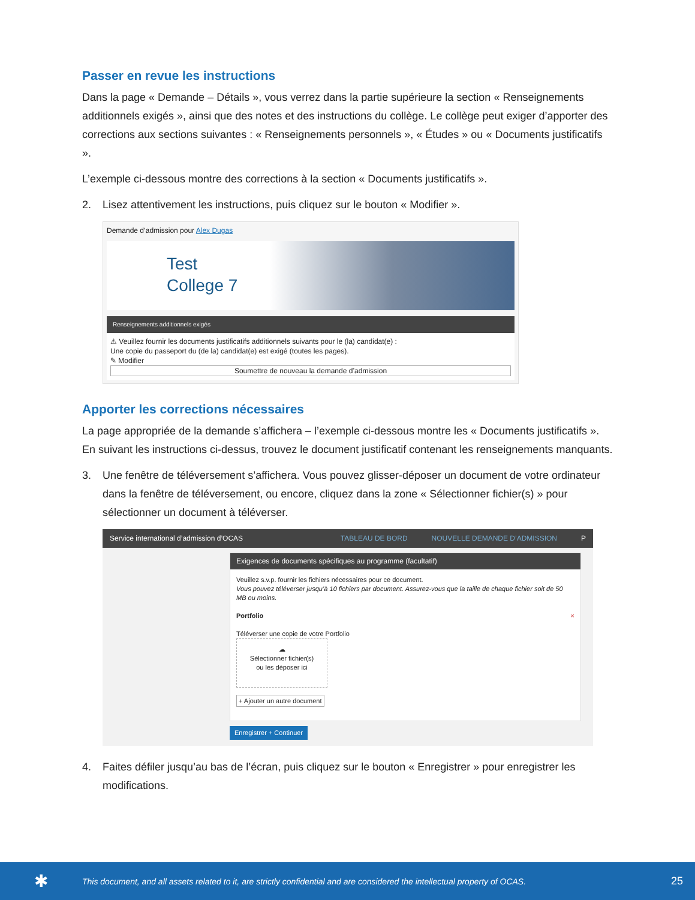Passer en revue les instructions
Dans la page « Demande – Détails », vous verrez dans la partie supérieure la section « Renseignements additionnels exigés », ainsi que des notes et des instructions du collège. Le collège peut exiger d’apporter des corrections aux sections suivantes : « Renseignements personnels », « Études » ou « Documents justificatifs ».
L’exemple ci-dessous montre des corrections à la section « Documents justificatifs ».
2. Lisez attentivement les instructions, puis cliquez sur le bouton « Modifier ».
Demande d’admission pour Alex Dugas
Test
College 7
Renseignements additionnels exigés
⚠ Veuillez fournir les documents justificatifs additionnels suivants pour le (la) candidat(e) :
Une copie du passeport du (de la) candidat(e) est exigé (toutes les pages).
✎ Modifier
Soumettre de nouveau la demande d’admission
Apporter les corrections nécessaires
La page appropriée de la demande s’affichera – l’exemple ci-dessous montre les « Documents justificatifs ». En suivant les instructions ci-dessus, trouvez le document justificatif contenant les renseignements manquants.
3. Une fenêtre de téléversement s’affichera. Vous pouvez glisser-déposer un document de votre ordinateur dans la fenêtre de téléversement, ou encore, cliquez dans la zone « Sélectionner fichier(s) » pour sélectionner un document à téléverser.
Service international d’admission d’OCAS TABLEAU DE BORD NOUVELLE DEMANDE D’ADMISSION P
Exigences de documents spécifiques au programme (facultatif)
Veuillez s.v.p. fournir les fichiers nécessaires pour ce document.
Vous pouvez téléverser jusqu’à 10 fichiers par document. Assurez-vous que la taille de chaque fichier soit de 50 MB ou moins.
Portfolio ×
Téléverser une copie de votre Portfolio
☁
Sélectionner fichier(s)
ou les déposer ici
+ Ajouter un autre document
Enregistrer + Continuer
4. Faites défiler jusqu’au bas de l’écran, puis cliquez sur le bouton « Enregistrer » pour enregistrer les modifications.
✱ This document, and all assets related to it, are strictly confidential and are considered the intellectual property of OCAS. 25